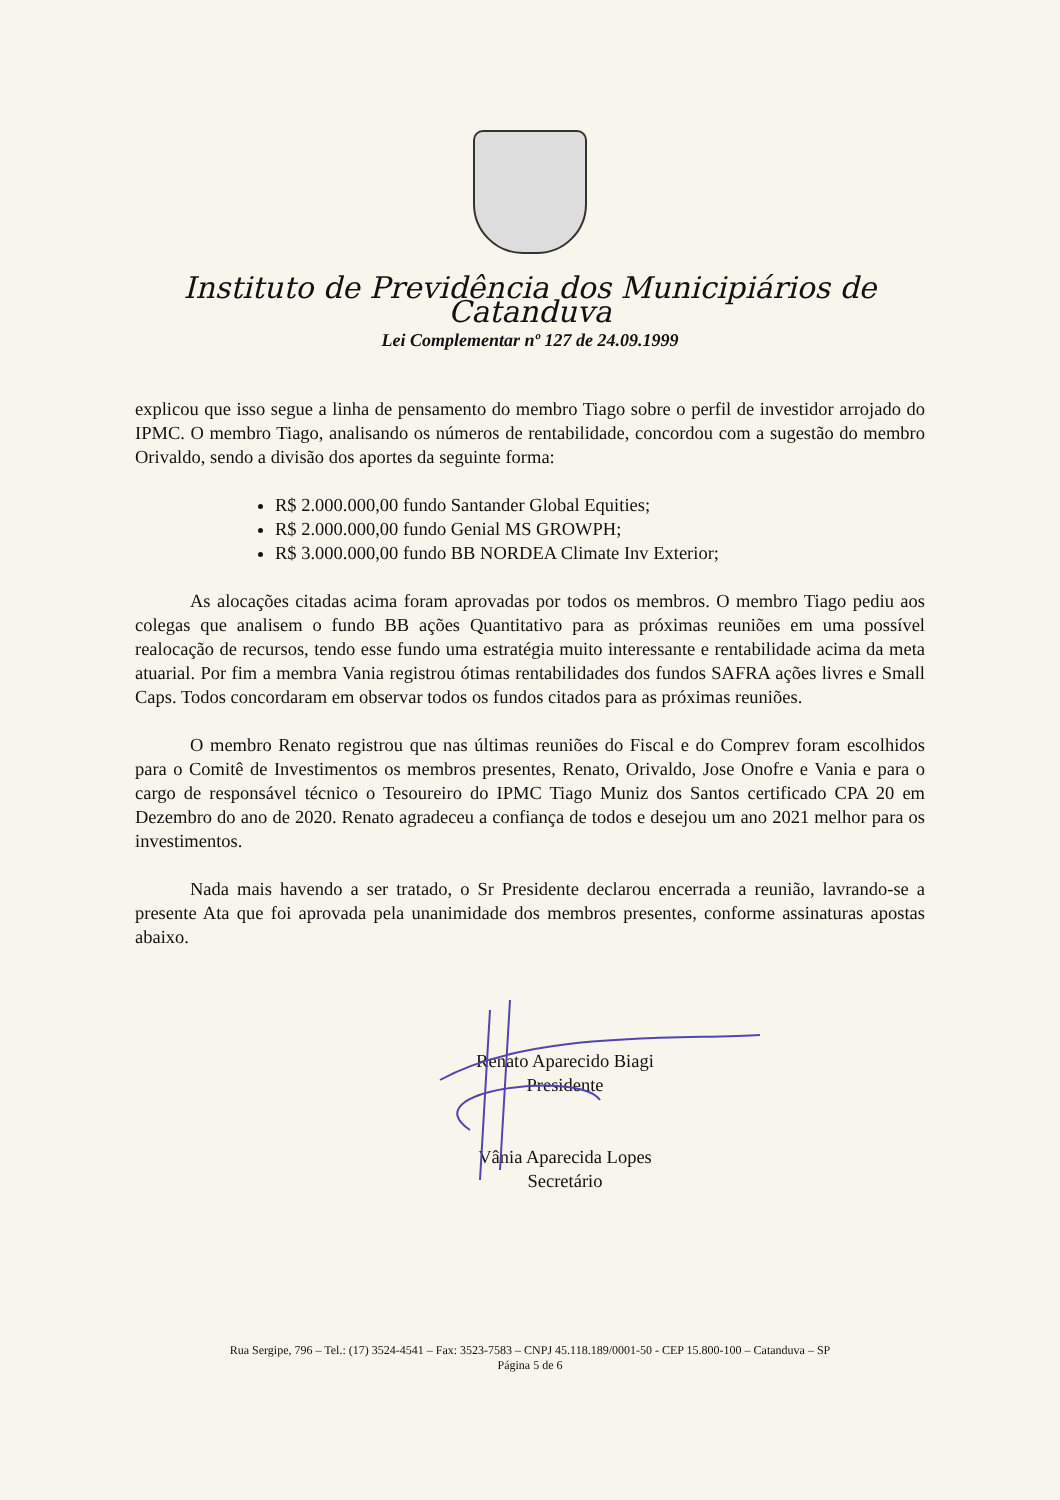Instituto de Previdência dos Municipiários de Catanduva
Lei Complementar nº 127 de 24.09.1999
explicou que isso segue a linha de pensamento do membro Tiago sobre o perfil de investidor arrojado do IPMC. O membro Tiago, analisando os números de rentabilidade, concordou com a sugestão do membro Orivaldo, sendo a divisão dos aportes da seguinte forma:
R$ 2.000.000,00 fundo Santander Global Equities;
R$ 2.000.000,00 fundo Genial MS GROWPH;
R$ 3.000.000,00 fundo BB NORDEA Climate Inv Exterior;
As alocações citadas acima foram aprovadas por todos os membros. O membro Tiago pediu aos colegas que analisem o fundo BB ações Quantitativo para as próximas reuniões em uma possível realocação de recursos, tendo esse fundo uma estratégia muito interessante e rentabilidade acima da meta atuarial. Por fim a membra Vania registrou ótimas rentabilidades dos fundos SAFRA ações livres e Small Caps. Todos concordaram em observar todos os fundos citados para as próximas reuniões.
O membro Renato registrou que nas últimas reuniões do Fiscal e do Comprev foram escolhidos para o Comitê de Investimentos os membros presentes, Renato, Orivaldo, Jose Onofre e Vania e para o cargo de responsável técnico o Tesoureiro do IPMC Tiago Muniz dos Santos certificado CPA 20 em Dezembro do ano de 2020. Renato agradeceu a confiança de todos e desejou um ano 2021 melhor para os investimentos.
Nada mais havendo a ser tratado, o Sr Presidente declarou encerrada a reunião, lavrando-se a presente Ata que foi aprovada pela unanimidade dos membros presentes, conforme assinaturas apostas abaixo.
Renato Aparecido Biagi
Presidente
Vânia Aparecida Lopes
Secretário
Rua Sergipe, 796 – Tel.: (17) 3524-4541 – Fax: 3523-7583 – CNPJ 45.118.189/0001-50 - CEP 15.800-100 – Catanduva – SP
Página 5 de 6